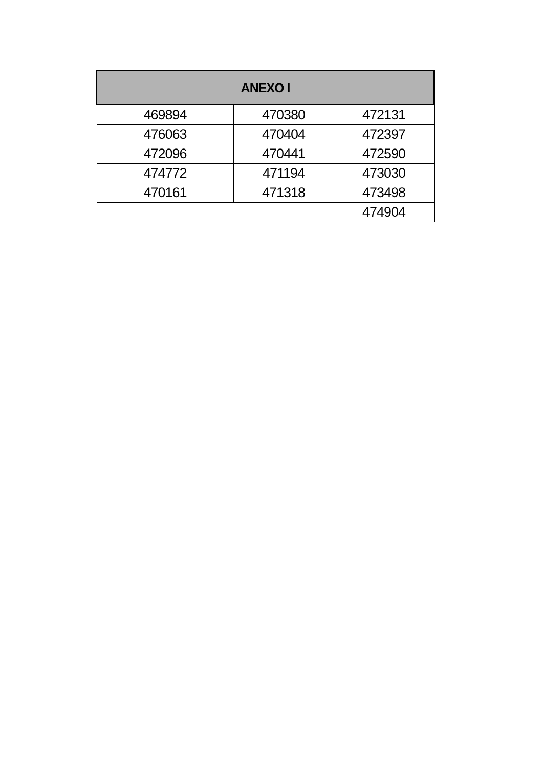| ANEXO I | | |
| --- | --- | --- |
| 469894 | 470380 | 472131 |
| 476063 | 470404 | 472397 |
| 472096 | 470441 | 472590 |
| 474772 | 471194 | 473030 |
| 470161 | 471318 | 473498 |
| | | 474904 |